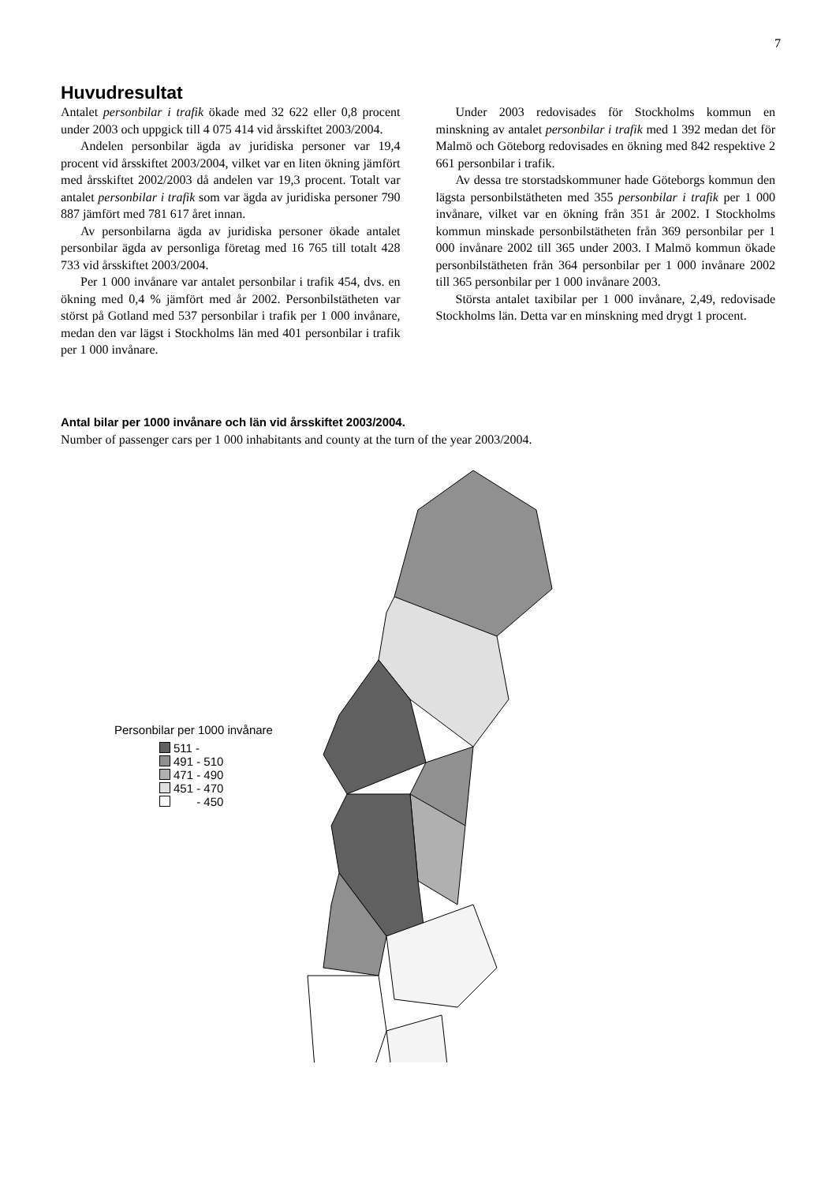7
Huvudresultat
Antalet personbilar i trafik ökade med 32 622 eller 0,8 procent under 2003 och uppgick till 4 075 414 vid årsskiftet 2003/2004.
Andelen personbilar ägda av juridiska personer var 19,4 procent vid årsskiftet 2003/2004, vilket var en liten ökning jämfört med årsskiftet 2002/2003 då andelen var 19,3 procent. Totalt var antalet personbilar i trafik som var ägda av juridiska personer 790 887 jämfört med 781 617 året innan.
Av personbilarna ägda av juridiska personer ökade antalet personbilar ägda av personliga företag med 16 765 till totalt 428 733 vid årsskiftet 2003/2004.
Per 1 000 invånare var antalet personbilar i trafik 454, dvs. en ökning med 0,4 % jämfört med år 2002. Personbilstätheten var störst på Gotland med 537 personbilar i trafik per 1 000 invånare, medan den var lägst i Stockholms län med 401 personbilar i trafik per 1 000 invånare.
Under 2003 redovisades för Stockholms kommun en minskning av antalet personbilar i trafik med 1 392 medan det för Malmö och Göteborg redovisades en ökning med 842 respektive 2 661 personbilar i trafik.
Av dessa tre storstadskommuner hade Göteborgs kommun den lägsta personbilstätheten med 355 personbilar i trafik per 1 000 invånare, vilket var en ökning från 351 år 2002. I Stockholms kommun minskade personbilstätheten från 369 personbilar per 1 000 invånare 2002 till 365 under 2003. I Malmö kommun ökade personbilstätheten från 364 personbilar per 1 000 invånare 2002 till 365 personbilar per 1 000 invånare 2003.
Största antalet taxibilar per 1 000 invånare, 2,49, redovisade Stockholms län. Detta var en minskning med drygt 1 procent.
Antal bilar per 1000 invånare och län vid årsskiftet 2003/2004.
Number of passenger cars per 1 000 inhabitants and county at the turn of the year 2003/2004.
Personbilar per 1000 invånare
511 -
491 - 510
471 - 490
451 - 470
- 450